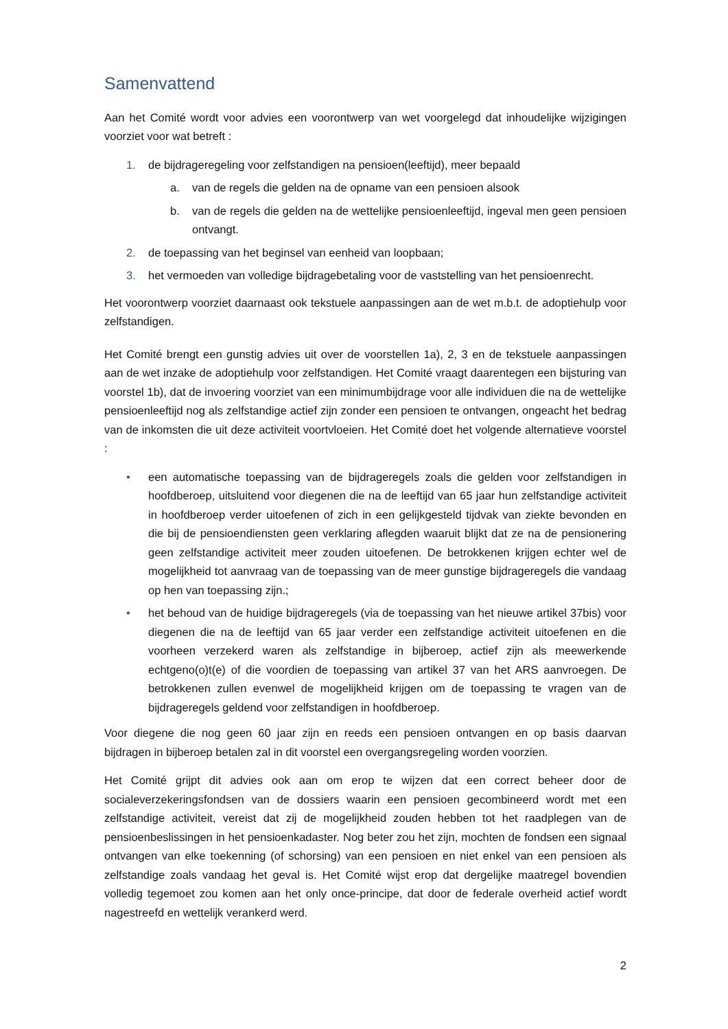Samenvattend
Aan het Comité wordt voor advies een voorontwerp van wet voorgelegd dat inhoudelijke wijzigingen voorziet voor wat betreft :
1. de bijdrageregeling voor zelfstandigen na pensioen(leeftijd), meer bepaald
a. van de regels die gelden na de opname van een pensioen alsook
b. van de regels die gelden na de wettelijke pensioenleeftijd, ingeval men geen pensioen ontvangt.
2. de toepassing van het beginsel van eenheid van loopbaan;
3. het vermoeden van volledige bijdragebetaling voor de vaststelling van het pensioenrecht.
Het voorontwerp voorziet daarnaast ook tekstuele aanpassingen aan de wet m.b.t. de adoptiehulp voor zelfstandigen.
Het Comité brengt een gunstig advies uit over de voorstellen 1a), 2, 3 en de tekstuele aanpassingen aan de wet inzake de adoptiehulp voor zelfstandigen. Het Comité vraagt daarentegen een bijsturing van voorstel 1b), dat de invoering voorziet van een minimumbijdrage voor alle individuen die na de wettelijke pensioenleeftijd nog als zelfstandige actief zijn zonder een pensioen te ontvangen, ongeacht het bedrag van de inkomsten die uit deze activiteit voortvloeien. Het Comité doet het volgende alternatieve voorstel :
• een automatische toepassing van de bijdrageregels zoals die gelden voor zelfstandigen in hoofdberoep, uitsluitend voor diegenen die na de leeftijd van 65 jaar hun zelfstandige activiteit in hoofdberoep verder uitoefenen of zich in een gelijkgesteld tijdvak van ziekte bevonden en die bij de pensioendiensten geen verklaring aflegden waaruit blijkt dat ze na de pensionering geen zelfstandige activiteit meer zouden uitoefenen. De betrokkenen krijgen echter wel de mogelijkheid tot aanvraag van de toepassing van de meer gunstige bijdrageregels die vandaag op hen van toepassing zijn.;
• het behoud van de huidige bijdrageregels (via de toepassing van het nieuwe artikel 37bis) voor diegenen die na de leeftijd van 65 jaar verder een zelfstandige activiteit uitoefenen en die voorheen verzekerd waren als zelfstandige in bijberoep, actief zijn als meewerkende echtgeno(o)t(e) of die voordien de toepassing van artikel 37 van het ARS aanvroegen. De betrokkenen zullen evenwel de mogelijkheid krijgen om de toepassing te vragen van de bijdrageregels geldend voor zelfstandigen in hoofdberoep.
Voor diegene die nog geen 60 jaar zijn en reeds een pensioen ontvangen en op basis daarvan bijdragen in bijberoep betalen zal in dit voorstel een overgangsregeling worden voorzien.
Het Comité grijpt dit advies ook aan om erop te wijzen dat een correct beheer door de socialeverzekeringsfondsen van de dossiers waarin een pensioen gecombineerd wordt met een zelfstandige activiteit, vereist dat zij de mogelijkheid zouden hebben tot het raadplegen van de pensioenbeslissingen in het pensioenkadaster. Nog beter zou het zijn, mochten de fondsen een signaal ontvangen van elke toekenning (of schorsing) van een pensioen en niet enkel van een pensioen als zelfstandige zoals vandaag het geval is. Het Comité wijst erop dat dergelijke maatregel bovendien volledig tegemoet zou komen aan het only once-principe, dat door de federale overheid actief wordt nagestreefd en wettelijk verankerd werd.
2